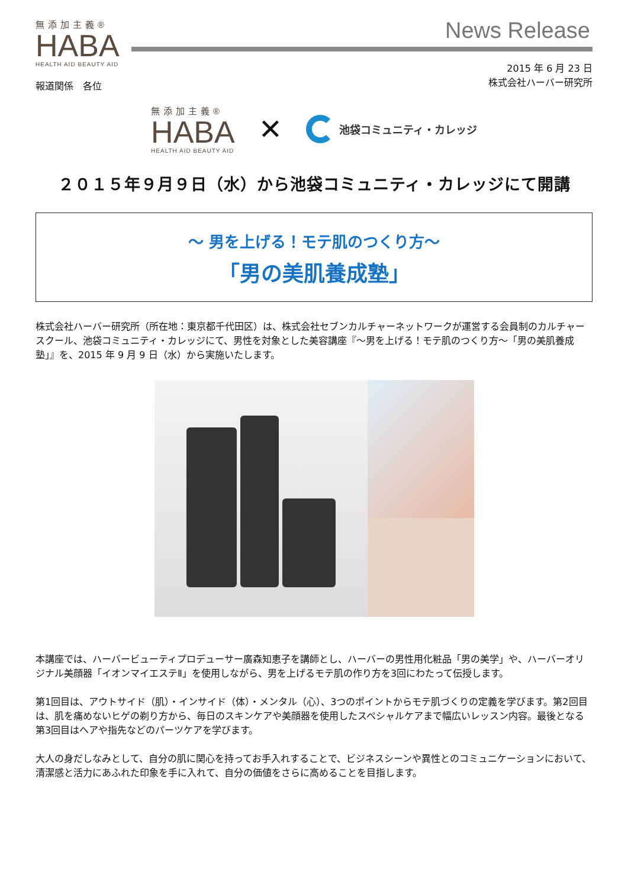無添加主義®
HABA
HEALTH AID BEAUTY AID
News Release
報道関係　各位
2015 年 6 月 23 日
株式会社ハーバー研究所
無添加主義®
HABA
HEALTH AID BEAUTY AID
✕
池袋コミュニティ・カレッジ
２０１５年９月９日（水）から池袋コミュニティ・カレッジにて開講
～ 男を上げる！モテ肌のつくり方～
「男の美肌養成塾」
株式会社ハーバー研究所（所在地：東京都千代田区）は、株式会社セブンカルチャーネットワークが運営する会員制のカルチャースクール、池袋コミュニティ・カレッジにて、男性を対象とした美容講座『～男を上げる！モテ肌のつくり方～「男の美肌養成塾」』を、2015 年 9 月 9 日（水）から実施いたします。
本講座では、ハーバービューティプロデューサー廣森知恵子を講師とし、ハーバーの男性用化粧品「男の美学」や、ハーバーオリジナル美顔器「イオンマイエステⅡ」を使用しながら、男を上げるモテ肌の作り方を3回にわたって伝授します。
第1回目は、アウトサイド（肌）・インサイド（体）・メンタル（心）、3つのポイントからモテ肌づくりの定義を学びます。第2回目は、肌を痛めないヒゲの剃り方から、毎日のスキンケアや美顔器を使用したスペシャルケアまで幅広いレッスン内容。最後となる第3回目はヘアや指先などのパーツケアを学びます。
大人の身だしなみとして、自分の肌に関心を持ってお手入れすることで、ビジネスシーンや異性とのコミュニケーションにおいて、清潔感と活力にあふれた印象を手に入れて、自分の価値をさらに高めることを目指します。